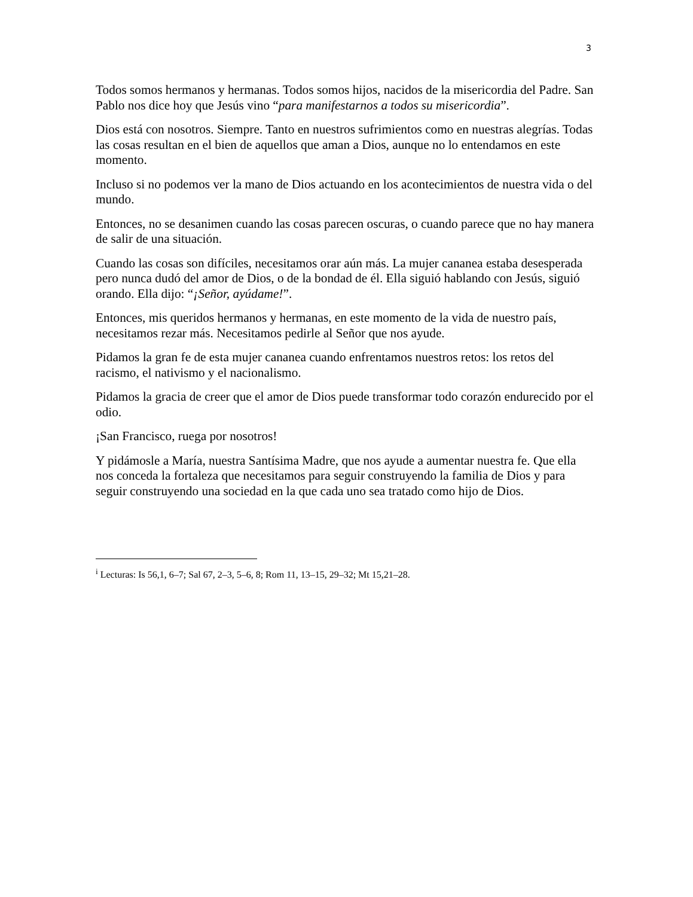3
Todos somos hermanos y hermanas. Todos somos hijos, nacidos de la misericordia del Padre. San Pablo nos dice hoy que Jesús vino “para manifestarnos a todos su misericordia”.
Dios está con nosotros. Siempre. Tanto en nuestros sufrimientos como en nuestras alegrías. Todas las cosas resultan en el bien de aquellos que aman a Dios, aunque no lo entendamos en este momento.
Incluso si no podemos ver la mano de Dios actuando en los acontecimientos de nuestra vida o del mundo.
Entonces, no se desanimen cuando las cosas parecen oscuras, o cuando parece que no hay manera de salir de una situación.
Cuando las cosas son difíciles, necesitamos orar aún más. La mujer cananea estaba desesperada pero nunca dudó del amor de Dios, o de la bondad de él. Ella siguió hablando con Jesús, siguió orando. Ella dijo: “¡Señor, ayúdame!”.
Entonces, mis queridos hermanos y hermanas, en este momento de la vida de nuestro país, necesitamos rezar más. Necesitamos pedirle al Señor que nos ayude.
Pidamos la gran fe de esta mujer cananea cuando enfrentamos nuestros retos: los retos del racismo, el nativismo y el nacionalismo.
Pidamos la gracia de creer que el amor de Dios puede transformar todo corazón endurecido por el odio.
¡San Francisco, ruega por nosotros!
Y pidámosle a María, nuestra Santísima Madre, que nos ayude a aumentar nuestra fe. Que ella nos conceda la fortaleza que necesitamos para seguir construyendo la familia de Dios y para seguir construyendo una sociedad en la que cada uno sea tratado como hijo de Dios.
<sup>i</sup> Lecturas: Is 56,1, 6–7; Sal 67, 2–3, 5–6, 8; Rom 11, 13–15, 29–32; Mt 15,21–28.